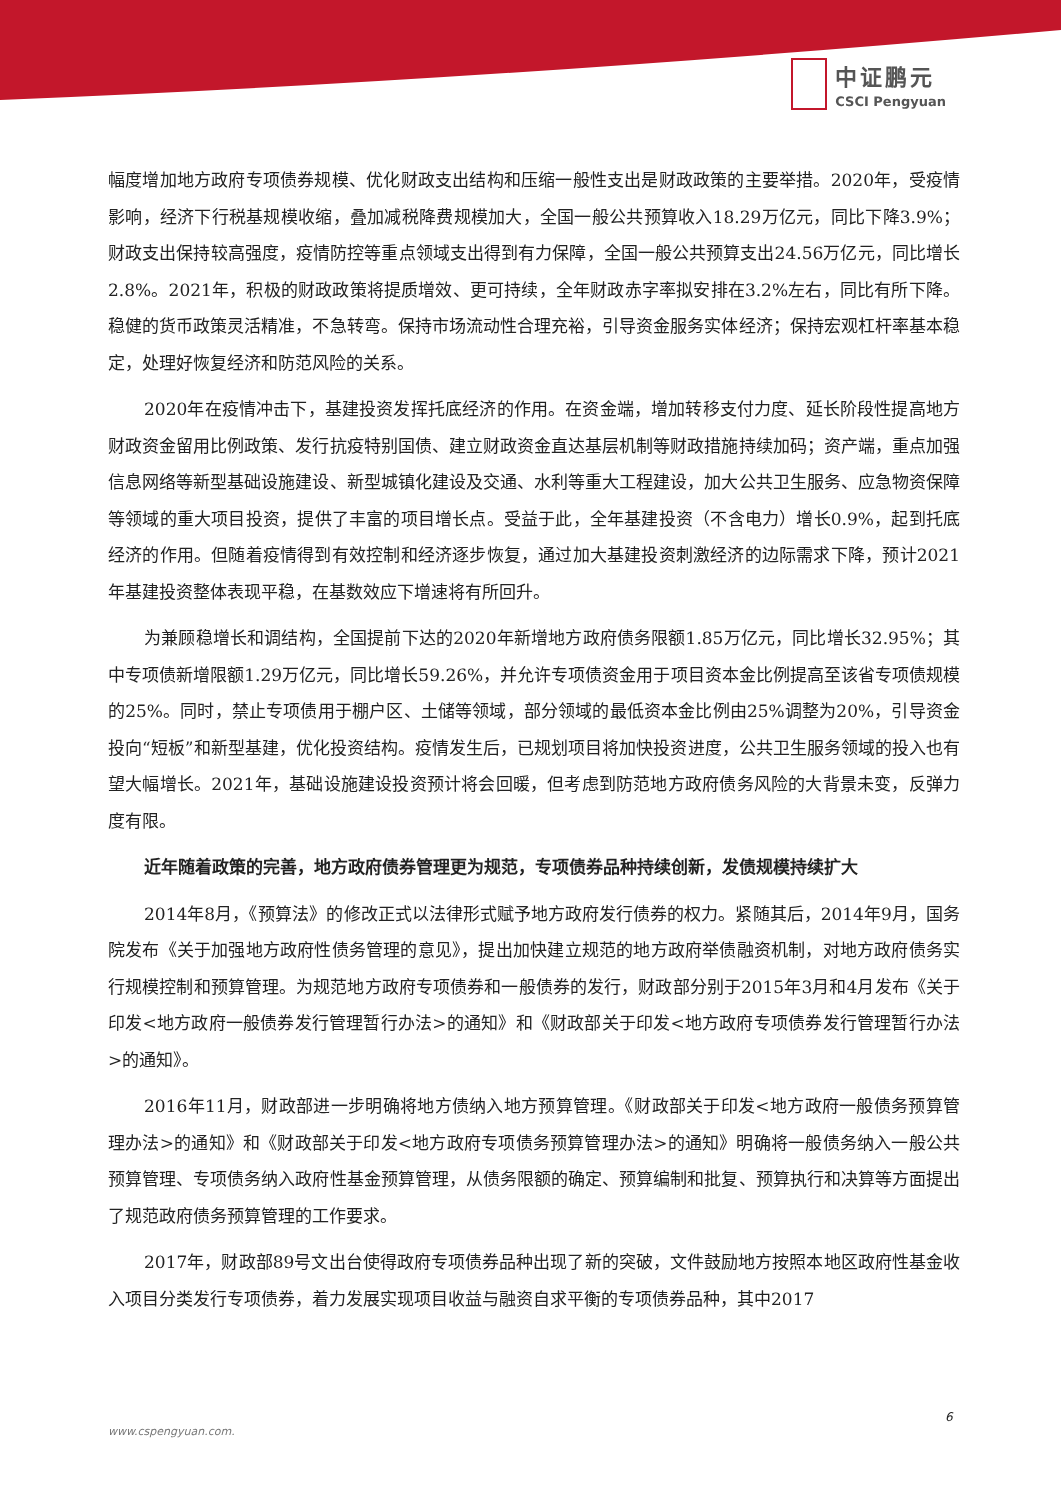中证鹏元
CSCI Pengyuan
幅度增加地方政府专项债券规模、优化财政支出结构和压缩一般性支出是财政政策的主要举措。2020年，受疫情影响，经济下行税基规模收缩，叠加减税降费规模加大，全国一般公共预算收入18.29万亿元，同比下降3.9%；财政支出保持较高强度，疫情防控等重点领域支出得到有力保障，全国一般公共预算支出24.56万亿元，同比增长2.8%。2021年，积极的财政政策将提质增效、更可持续，全年财政赤字率拟安排在3.2%左右，同比有所下降。稳健的货币政策灵活精准，不急转弯。保持市场流动性合理充裕，引导资金服务实体经济；保持宏观杠杆率基本稳定，处理好恢复经济和防范风险的关系。
2020年在疫情冲击下，基建投资发挥托底经济的作用。在资金端，增加转移支付力度、延长阶段性提高地方财政资金留用比例政策、发行抗疫特别国债、建立财政资金直达基层机制等财政措施持续加码；资产端，重点加强信息网络等新型基础设施建设、新型城镇化建设及交通、水利等重大工程建设，加大公共卫生服务、应急物资保障等领域的重大项目投资，提供了丰富的项目增长点。受益于此，全年基建投资（不含电力）增长0.9%，起到托底经济的作用。但随着疫情得到有效控制和经济逐步恢复，通过加大基建投资刺激经济的边际需求下降，预计2021年基建投资整体表现平稳，在基数效应下增速将有所回升。
为兼顾稳增长和调结构，全国提前下达的2020年新增地方政府债务限额1.85万亿元，同比增长32.95%；其中专项债新增限额1.29万亿元，同比增长59.26%，并允许专项债资金用于项目资本金比例提高至该省专项债规模的25%。同时，禁止专项债用于棚户区、土储等领域，部分领域的最低资本金比例由25%调整为20%，引导资金投向“短板”和新型基建，优化投资结构。疫情发生后，已规划项目将加快投资进度，公共卫生服务领域的投入也有望大幅增长。2021年，基础设施建设投资预计将会回暖，但考虑到防范地方政府债务风险的大背景未变，反弹力度有限。
近年随着政策的完善，地方政府债券管理更为规范，专项债券品种持续创新，发债规模持续扩大
2014年8月，《预算法》的修改正式以法律形式赋予地方政府发行债券的权力。紧随其后，2014年9月，国务院发布《关于加强地方政府性债务管理的意见》，提出加快建立规范的地方政府举债融资机制，对地方政府债务实行规模控制和预算管理。为规范地方政府专项债券和一般债券的发行，财政部分别于2015年3月和4月发布《关于印发<地方政府一般债券发行管理暂行办法>的通知》和《财政部关于印发<地方政府专项债券发行管理暂行办法>的通知》。
2016年11月，财政部进一步明确将地方债纳入地方预算管理。《财政部关于印发<地方政府一般债务预算管理办法>的通知》和《财政部关于印发<地方政府专项债务预算管理办法>的通知》明确将一般债务纳入一般公共预算管理、专项债务纳入政府性基金预算管理，从债务限额的确定、预算编制和批复、预算执行和决算等方面提出了规范政府债务预算管理的工作要求。
2017年，财政部89号文出台使得政府专项债券品种出现了新的突破，文件鼓励地方按照本地区政府性基金收入项目分类发行专项债券，着力发展实现项目收益与融资自求平衡的专项债券品种，其中2017
6
www.cspengyuan.com.